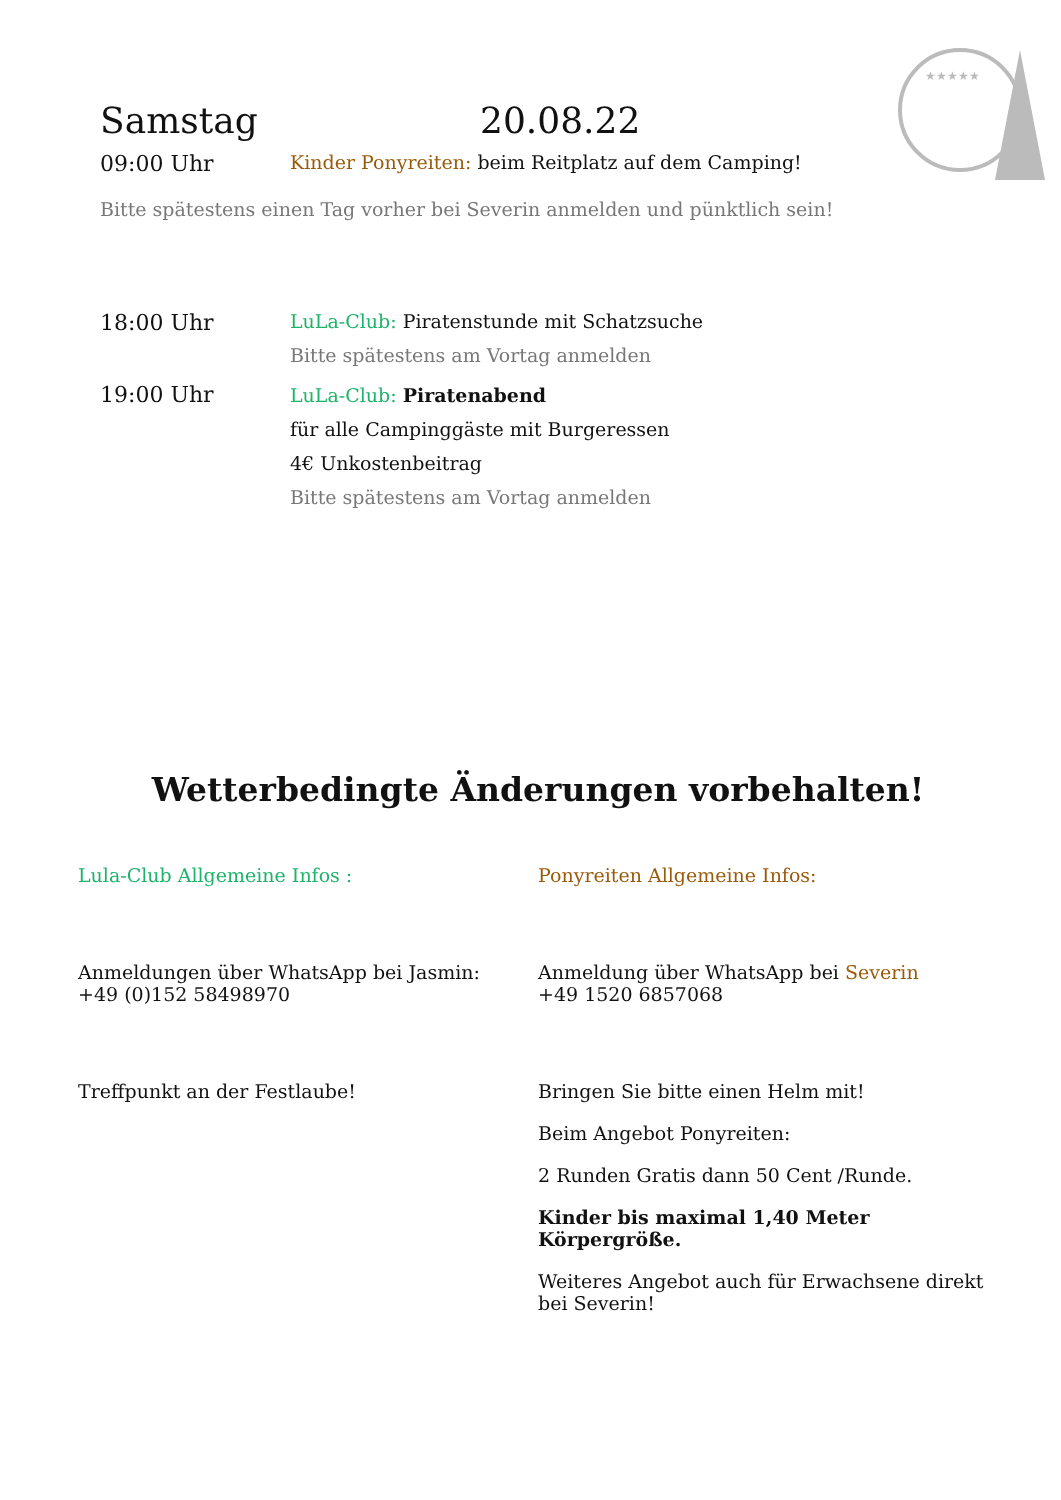★★★★★
Samstag 20.08.22
09:00 Uhr Kinder Ponyreiten: beim Reitplatz auf dem Camping!
Bitte spätestens einen Tag vorher bei Severin anmelden und pünktlich sein!
18:00 Uhr
LuLa-Club: Piratenstunde mit Schatzsuche
Bitte spätestens am Vortag anmelden
19:00 Uhr
LuLa-Club: Piratenabend
für alle Campinggäste mit Burgeressen
4€ Unkostenbeitrag
Bitte spätestens am Vortag anmelden
Wetterbedingte Änderungen vorbehalten!
Lula-Club Allgemeine Infos :
Anmeldungen über WhatsApp bei Jasmin:
+49 (0)152 58498970
Treffpunkt an der Festlaube!
Ponyreiten Allgemeine Infos:
Anmeldung über WhatsApp bei Severin
+49 1520 6857068
Bringen Sie bitte einen Helm mit!
Beim Angebot Ponyreiten:
2 Runden Gratis dann 50 Cent /Runde.
Kinder bis maximal 1,40 Meter Körpergröße.
Weiteres Angebot auch für Erwachsene direkt bei Severin!